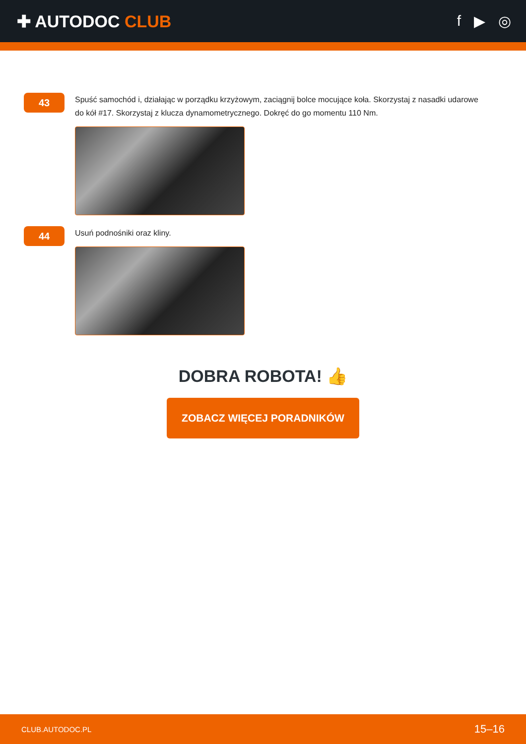✚ AUTODOC CLUB f ▶ ◎
43
Spuść samochód i, działając w porządku krzyżowym, zaciągnij bolce mocujące koła. Skorzystaj z nasadki udarowe do kół #17. Skorzystaj z klucza dynamometrycznego. Dokręć do go momentu 110 Nm.
44
Usuń podnośniki oraz kliny.
DOBRA ROBOTA! 👍
ZOBACZ WIĘCEJ PORADNIKÓW
CLUB.AUTODOC.PL 15–16